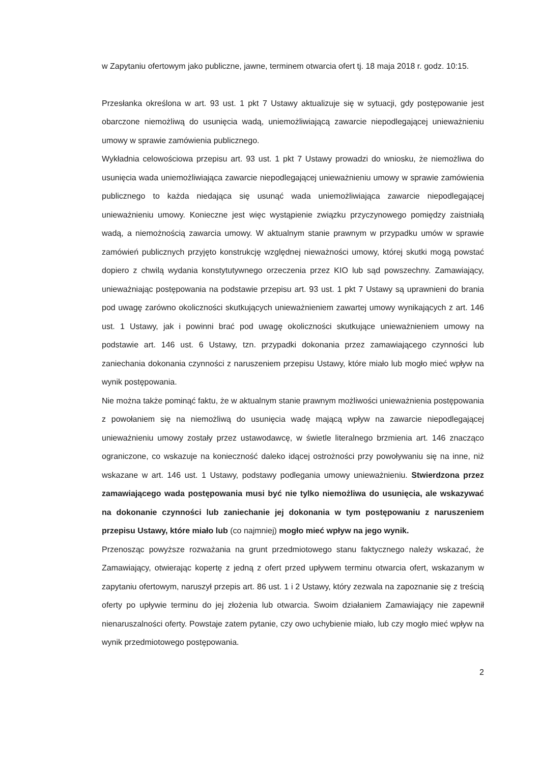w Zapytaniu ofertowym jako publiczne, jawne, terminem otwarcia ofert tj. 18 maja 2018 r. godz. 10:15.
Przesłanka określona w art. 93 ust. 1 pkt 7 Ustawy aktualizuje się w sytuacji, gdy postępowanie jest obarczone niemożliwą do usunięcia wadą, uniemożliwiającą zawarcie niepodlegającej unieważnieniu umowy w sprawie zamówienia publicznego.
Wykładnia celowościowa przepisu art. 93 ust. 1 pkt 7 Ustawy prowadzi do wniosku, że niemożliwa do usunięcia wada uniemożliwiająca zawarcie niepodlegającej unieważnieniu umowy w sprawie zamówienia publicznego to każda niedająca się usunąć wada uniemożliwiająca zawarcie niepodlegającej unieważnieniu umowy. Konieczne jest więc wystąpienie związku przyczynowego pomiędzy zaistniałą wadą, a niemożnością zawarcia umowy. W aktualnym stanie prawnym w przypadku umów w sprawie zamówień publicznych przyjęto konstrukcję względnej nieważności umowy, której skutki mogą powstać dopiero z chwilą wydania konstytutywnego orzeczenia przez KIO lub sąd powszechny. Zamawiający, unieważniając postępowania na podstawie przepisu art. 93 ust. 1 pkt 7 Ustawy są uprawnieni do brania pod uwagę zarówno okoliczności skutkujących unieważnieniem zawartej umowy wynikających z art. 146 ust. 1 Ustawy, jak i powinni brać pod uwagę okoliczności skutkujące unieważnieniem umowy na podstawie art. 146 ust. 6 Ustawy, tzn. przypadki dokonania przez zamawiającego czynności lub zaniechania dokonania czynności z naruszeniem przepisu Ustawy, które miało lub mogło mieć wpływ na wynik postępowania.
Nie można także pominąć faktu, że w aktualnym stanie prawnym możliwości unieważnienia postępowania z powołaniem się na niemożliwą do usunięcia wadę mającą wpływ na zawarcie niepodlegającej unieważnieniu umowy zostały przez ustawodawcę, w świetle literalnego brzmienia art. 146 znacząco ograniczone, co wskazuje na konieczność daleko idącej ostrożności przy powoływaniu się na inne, niż wskazane w art. 146 ust. 1 Ustawy, podstawy podlegania umowy unieważnieniu. Stwierdzona przez zamawiającego wada postępowania musi być nie tylko niemożliwa do usunięcia, ale wskazywać na dokonanie czynności lub zaniechanie jej dokonania w tym postępowaniu z naruszeniem przepisu Ustawy, które miało lub (co najmniej) mogło mieć wpływ na jego wynik.
Przenosząc powyższe rozważania na grunt przedmiotowego stanu faktycznego należy wskazać, że Zamawiający, otwierając kopertę z jedną z ofert przed upływem terminu otwarcia ofert, wskazanym w zapytaniu ofertowym, naruszył przepis art. 86 ust. 1 i 2 Ustawy, który zezwala na zapoznanie się z treścią oferty po upływie terminu do jej złożenia lub otwarcia. Swoim działaniem Zamawiający nie zapewnił nienaruszalności oferty. Powstaje zatem pytanie, czy owo uchybienie miało, lub czy mogło mieć wpływ na wynik przedmiotowego postępowania.
2